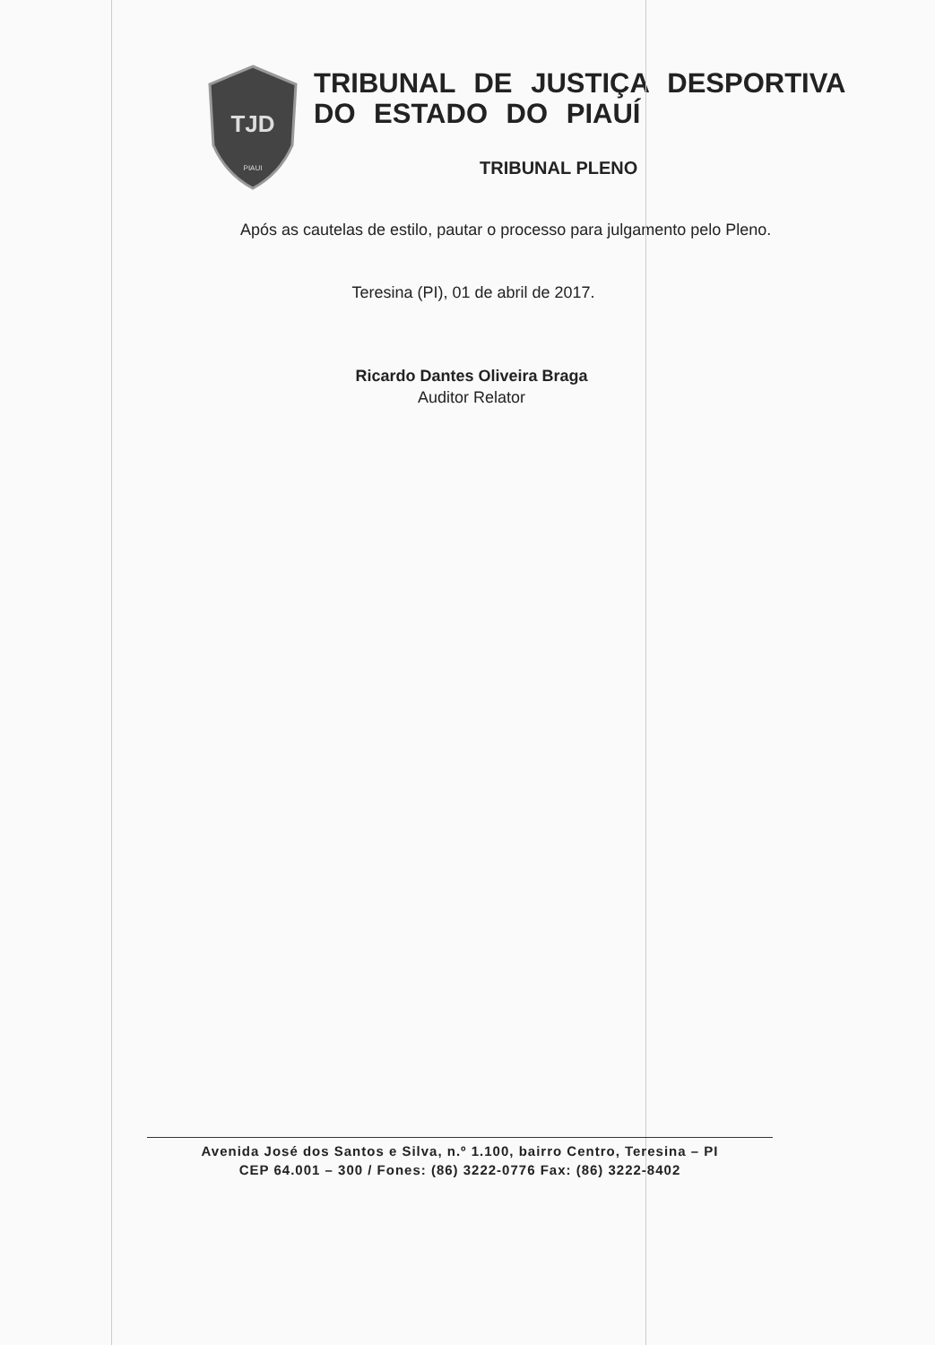TJD
PIAUI
TRIBUNAL DE JUSTIÇA DESPORTIVA
DO ESTADO DO PIAUÍ
TRIBUNAL PLENO
Após as cautelas de estilo, pautar o processo para julgamento pelo Pleno.
Teresina (PI), 01 de abril de 2017.
Ricardo Dantes Oliveira Braga
Auditor Relator
Avenida José dos Santos e Silva, n.º 1.100, bairro Centro, Teresina – PI
CEP 64.001 – 300 / Fones: (86) 3222-0776 Fax: (86) 3222-8402